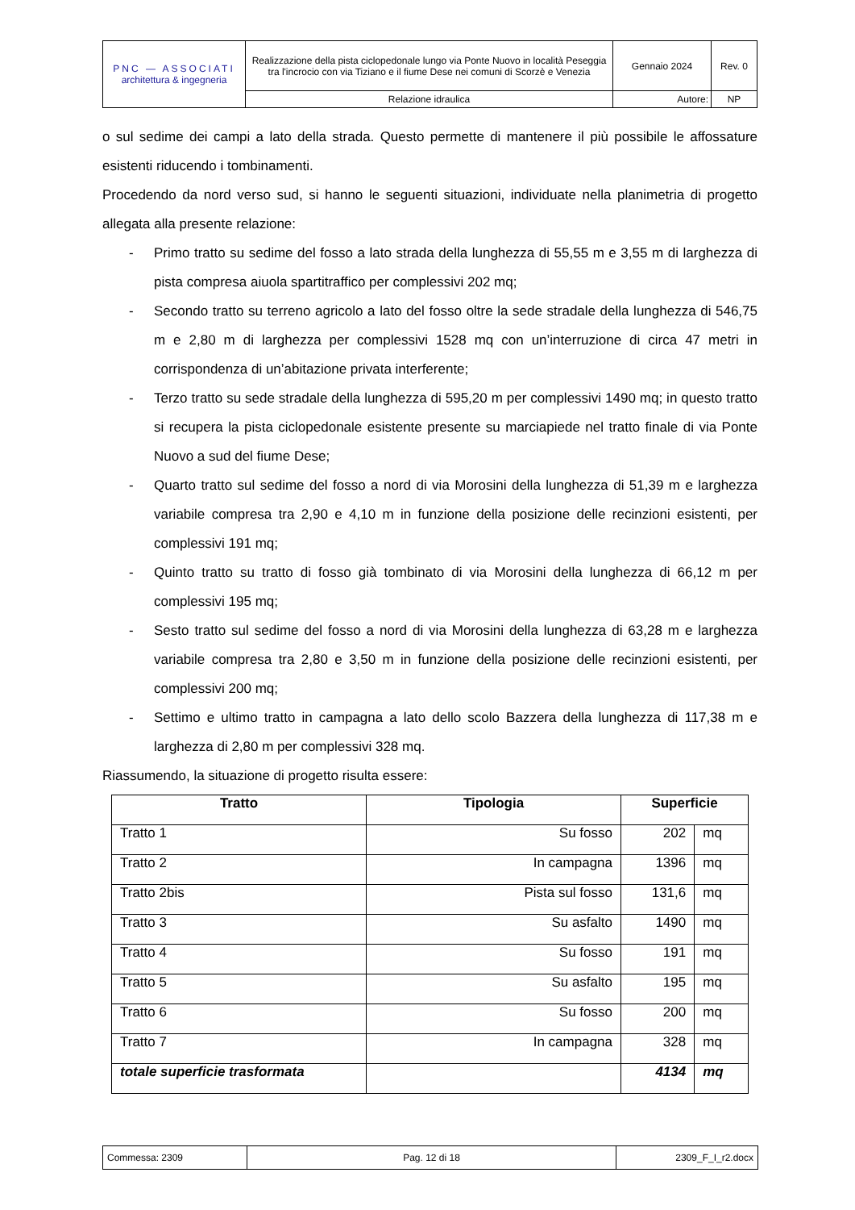| PNC — ASSOCIATI architettura & ingegneria | Realizzazione della pista ciclopedonale lungo via Ponte Nuovo in località Peseggia tra l'incrocio con via Tiziano e il fiume Dese nei comuni di Scorzè e Venezia | Gennaio 2024 | Rev. 0 |
| | Relazione idraulica | Autore: | NP |
o sul sedime dei campi a lato della strada. Questo permette di mantenere il più possibile le affossature esistenti riducendo i tombinamenti.
Procedendo da nord verso sud, si hanno le seguenti situazioni, individuate nella planimetria di progetto allegata alla presente relazione:
- Primo tratto su sedime del fosso a lato strada della lunghezza di 55,55 m e 3,55 m di larghezza di pista compresa aiuola spartitraffico per complessivi 202 mq;
- Secondo tratto su terreno agricolo a lato del fosso oltre la sede stradale della lunghezza di 546,75 m e 2,80 m di larghezza per complessivi 1528 mq con un’interruzione di circa 47 metri in corrispondenza di un’abitazione privata interferente;
- Terzo tratto su sede stradale della lunghezza di 595,20 m per complessivi 1490 mq; in questo tratto si recupera la pista ciclopedonale esistente presente su marciapiede nel tratto finale di via Ponte Nuovo a sud del fiume Dese;
- Quarto tratto sul sedime del fosso a nord di via Morosini della lunghezza di 51,39 m e larghezza variabile compresa tra 2,90 e 4,10 m in funzione della posizione delle recinzioni esistenti, per complessivi 191 mq;
- Quinto tratto su tratto di fosso già tombinato di via Morosini della lunghezza di 66,12 m per complessivi 195 mq;
- Sesto tratto sul sedime del fosso a nord di via Morosini della lunghezza di 63,28 m e larghezza variabile compresa tra 2,80 e 3,50 m in funzione della posizione delle recinzioni esistenti, per complessivi 200 mq;
- Settimo e ultimo tratto in campagna a lato dello scolo Bazzera della lunghezza di 117,38 m e larghezza di 2,80 m per complessivi 328 mq.
Riassumendo, la situazione di progetto risulta essere:
| Tratto | Tipologia | Superficie | |
| --- | --- | --- | --- |
| Tratto 1 | Su fosso | 202 | mq |
| Tratto 2 | In campagna | 1396 | mq |
| Tratto 2bis | Pista sul fosso | 131,6 | mq |
| Tratto 3 | Su asfalto | 1490 | mq |
| Tratto 4 | Su fosso | 191 | mq |
| Tratto 5 | Su asfalto | 195 | mq |
| Tratto 6 | Su fosso | 200 | mq |
| Tratto 7 | In campagna | 328 | mq |
| totale superficie trasformata | | 4134 | mq |
| Commessa: 2309 | Pag. 12 di 18 | 2309_F_I_r2.docx |